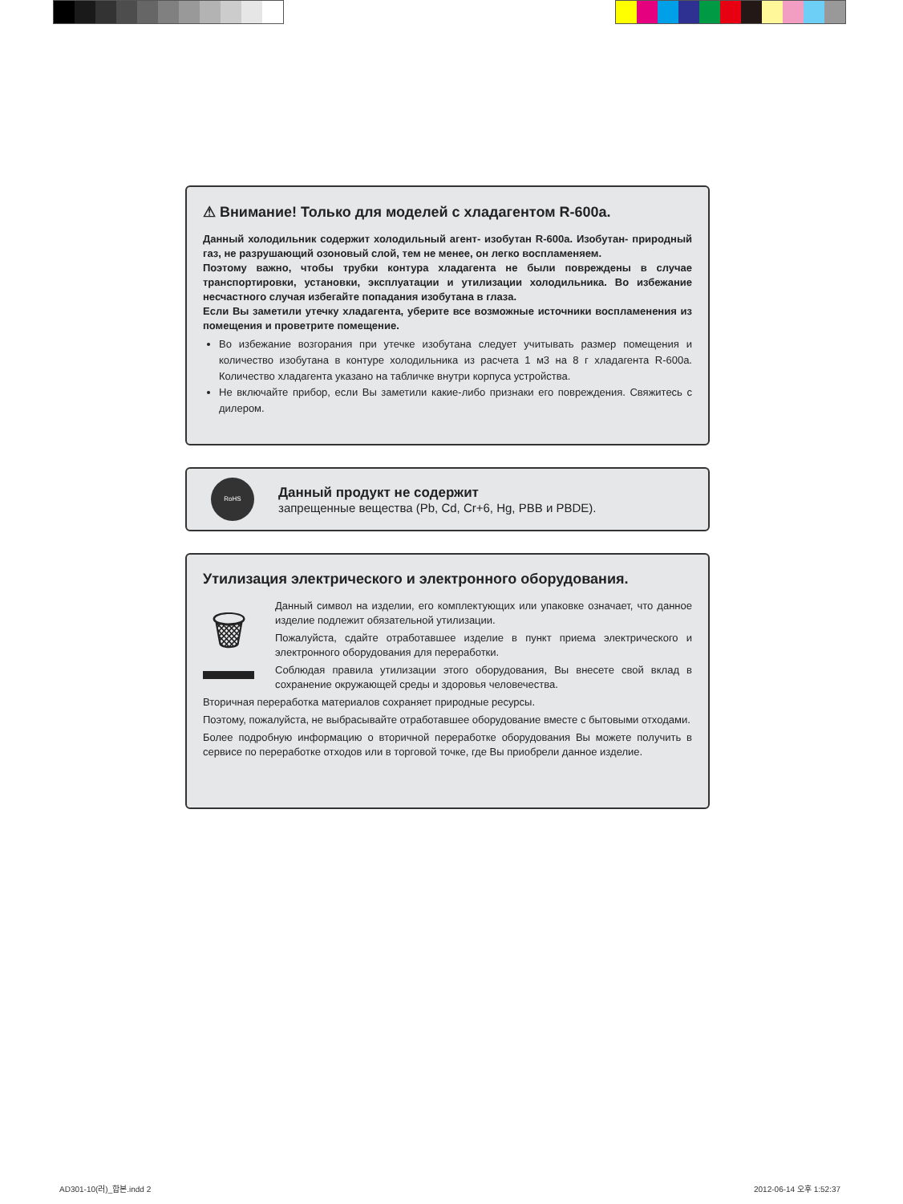⚠ Внимание! Только для моделей с хладагентом R-600a.
Данный холодильник содержит холодильный агент- изобутан R-600a. Изобутан- природный газ, не разрушающий озоновый слой, тем не менее, он легко воспламеняем.
Поэтому важно, чтобы трубки контура хладагента не были повреждены в случае транспортировки, установки, эксплуатации и утилизации холодильника. Во избежание несчастного случая избегайте попадания изобутана в глаза.
Если Вы заметили утечку хладагента, уберите все возможные источники воспламенения из помещения и проветрите помещение.
Во избежание возгорания при утечке изобутана следует учитывать размер помещения и количество изобутана в контуре холодильника из расчета 1 м3 на 8 г хладагента R-600a. Количество хладагента указано на табличке внутри корпуса устройства.
Не включайте прибор, если Вы заметили какие-либо признаки его повреждения. Свяжитесь с дилером.
RoHS
Данный продукт не содержит
запрещенные вещества (Pb, Cd, Cr+6, Hg, PBB и PBDE).
Утилизация электрического и электронного оборудования.
🗑
Данный символ на изделии, его комплектующих или упаковке означает, что данное изделие подлежит обязательной утилизации.
Пожалуйста, сдайте отработавшее изделие в пункт приема электрического и электронного оборудования для переработки.
Соблюдая правила утилизации этого оборудования, Вы внесете свой вклад в сохранение окружающей среды и здоровья человечества.
Вторичная переработка материалов сохраняет природные ресурсы.
Поэтому, пожалуйста, не выбрасывайте отработавшее оборудование вместе с бытовыми отходами.
Более подробную информацию о вторичной переработке оборудования Вы можете получить в сервисе по переработке отходов или в торговой точке, где Вы приобрели данное изделие.
AD301-10(러)_합본.indd 2 2012-06-14 오후 1:52:37